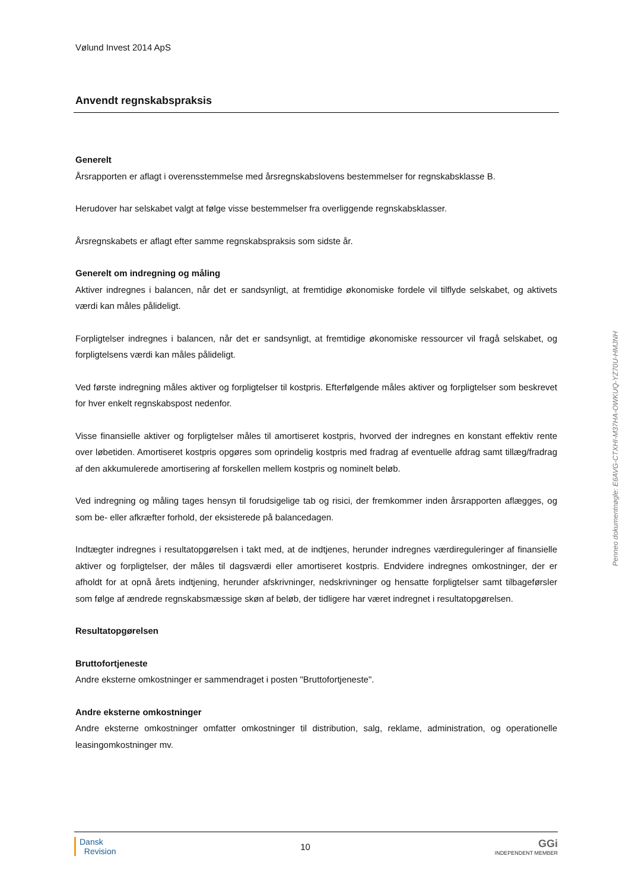Vølund Invest 2014 ApS
Anvendt regnskabspraksis
Generelt
Årsrapporten er aflagt i overensstemmelse med årsregnskabslovens bestemmelser for regnskabsklasse B.
Herudover har selskabet valgt at følge visse bestemmelser fra overliggende regnskabsklasser.
Årsregnskabets er aflagt efter samme regnskabspraksis som sidste år.
Generelt om indregning og måling
Aktiver indregnes i balancen, når det er sandsynligt, at fremtidige økonomiske fordele vil tilflyde selskabet, og aktivets værdi kan måles pålideligt.
Forpligtelser indregnes i balancen, når det er sandsynligt, at fremtidige økonomiske ressourcer vil fragå selskabet, og forpligtelsens værdi kan måles pålideligt.
Ved første indregning måles aktiver og forpligtelser til kostpris. Efterfølgende måles aktiver og forpligtelser som beskrevet for hver enkelt regnskabspost nedenfor.
Visse finansielle aktiver og forpligtelser måles til amortiseret kostpris, hvorved der indregnes en konstant effektiv rente over løbetiden. Amortiseret kostpris opgøres som oprindelig kostpris med fradrag af eventuelle afdrag samt tillæg/fradrag af den akkumulerede amortisering af forskellen mellem kostpris og nominelt beløb.
Ved indregning og måling tages hensyn til forudsigelige tab og risici, der fremkommer inden årsrapporten aflægges, og som be- eller afkræfter forhold, der eksisterede på balancedagen.
Indtægter indregnes i resultatopgørelsen i takt med, at de indtjenes, herunder indregnes værdireguleringer af finansielle aktiver og forpligtelser, der måles til dagsværdi eller amortiseret kostpris. Endvidere indregnes omkostninger, der er afholdt for at opnå årets indtjening, herunder afskrivninger, nedskrivninger og hensatte forpligtelser samt tilbageførsler som følge af ændrede regnskabsmæssige skøn af beløb, der tidligere har været indregnet i resultatopgørelsen.
Resultatopgørelsen
Bruttofortjeneste
Andre eksterne omkostninger er sammendraget i posten "Bruttofortjeneste".
Andre eksterne omkostninger
Andre eksterne omkostninger omfatter omkostninger til distribution, salg, reklame, administration, og operationelle leasingomkostninger mv.
Penneo dokumentnøgle: E6AVG-CTXHI-M37HA-OWKUQ-YZ70U-HMJNH
Dansk
Revision
10
GGi
INDEPENDENT MEMBER